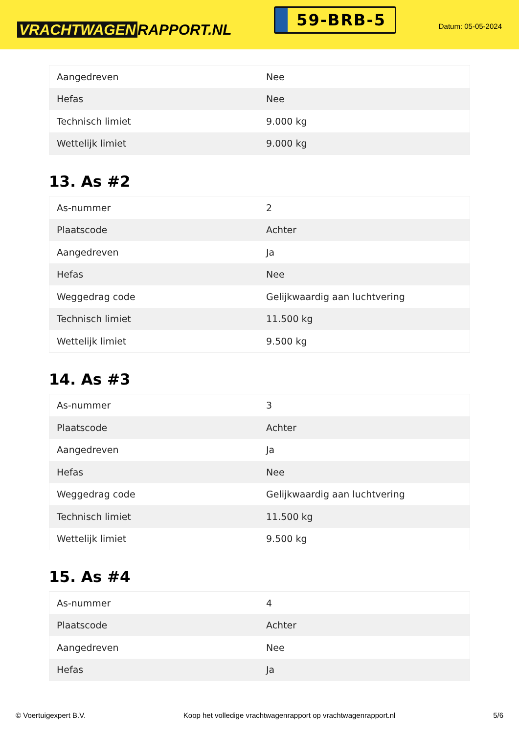VRACHTWAGEN RAPPORT.NL
59-BRB-5
Datum: 05-05-2024
| Aangedreven | Nee |
| Hefas | Nee |
| Technisch limiet | 9.000 kg |
| Wettelijk limiet | 9.000 kg |
13. As #2
| As-nummer | 2 |
| Plaatscode | Achter |
| Aangedreven | Ja |
| Hefas | Nee |
| Weggedrag code | Gelijkwaardig aan luchtvering |
| Technisch limiet | 11.500 kg |
| Wettelijk limiet | 9.500 kg |
14. As #3
| As-nummer | 3 |
| Plaatscode | Achter |
| Aangedreven | Ja |
| Hefas | Nee |
| Weggedrag code | Gelijkwaardig aan luchtvering |
| Technisch limiet | 11.500 kg |
| Wettelijk limiet | 9.500 kg |
15. As #4
| As-nummer | 4 |
| Plaatscode | Achter |
| Aangedreven | Nee |
| Hefas | Ja |
© Voertuigexpert B.V. Koop het volledige vrachtwagenrapport op vrachtwagenrapport.nl 5/6